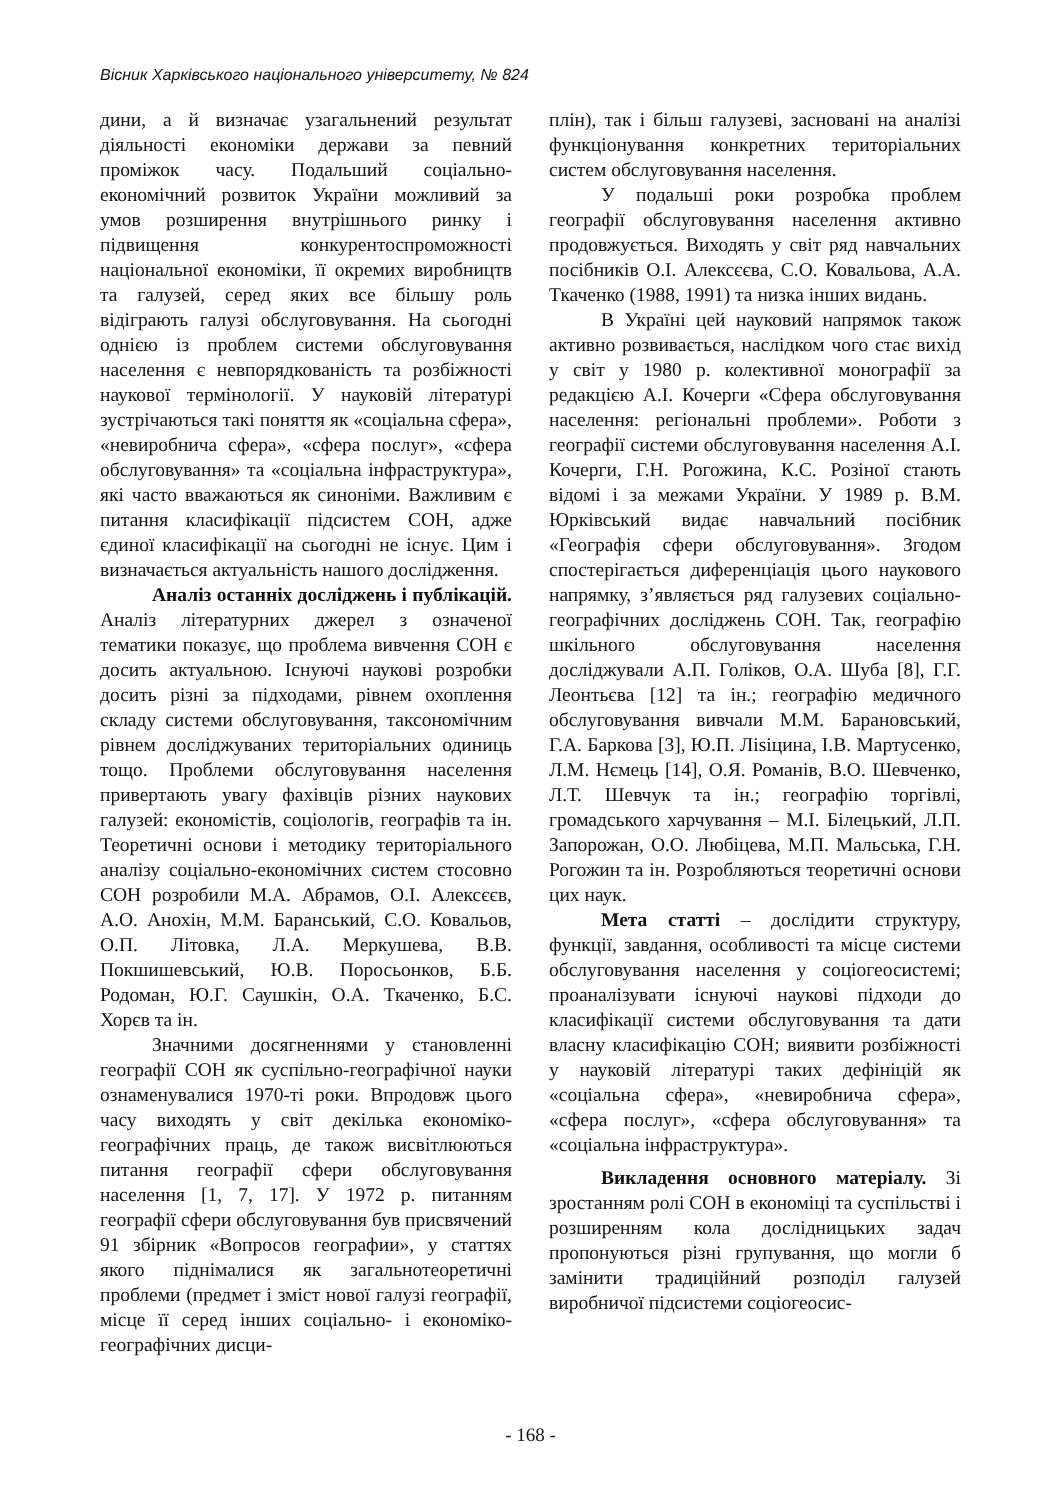Вісник Харківського національного університету, № 824
дини, а й визначає узагальнений результат діяльності економіки держави за певний проміжок часу. Подальший соціально-економічний розвиток України можливий за умов розширення внутрішнього ринку і підвищення конкурентоспроможності національної економіки, її окремих виробництв та галузей, серед яких все більшу роль відіграють галузі обслуговування. На сьогодні однією із проблем системи обслуговування населення є невпорядкованість та розбіжності наукової термінології. У науковій літературі зустрічаються такі поняття як «соціальна сфера», «невиробнича сфера», «сфера послуг», «сфера обслуговування» та «соціальна інфраструктура», які часто вважаються як синоніми. Важливим є питання класифікації підсистем СОН, адже єдиної класифікації на сьогодні не існує. Цим і визначається актуальність нашого дослідження.
Аналіз останніх досліджень і публікацій. Аналіз літературних джерел з означеної тематики показує, що проблема вивчення СОН є досить актуальною. Існуючі наукові розробки досить різні за підходами, рівнем охоплення складу системи обслуговування, таксономічним рівнем досліджуваних територіальних одиниць тощо. Проблеми обслуговування населення привертають увагу фахівців різних наукових галузей: економістів, соціологів, географів та ін. Теоретичні основи і методику територіального аналізу соціально-економічних систем стосовно СОН розробили М.А. Абрамов, О.І. Алексєєв, А.О. Анохін, М.М. Баранський, С.О. Ковальов, О.П. Літовка, Л.А. Меркушева, В.В. Покшишевський, Ю.В. Поросьонков, Б.Б. Родоман, Ю.Г. Саушкін, О.А. Ткаченко, Б.С. Хорєв та ін.
Значними досягненнями у становленні географії СОН як суспільно-географічної науки ознаменувалися 1970-ті роки. Впродовж цього часу виходять у світ декілька економіко-географічних праць, де також висвітлюються питання географії сфери обслуговування населення [1, 7, 17]. У 1972 р. питанням географії сфери обслуговування був присвячений 91 збірник «Вопросов географии», у статтях якого піднімалися як загальнотеоретичні проблеми (предмет і зміст нової галузі географії, місце її серед інших соціально- і економіко-географічних дисци-
плін), так і більш галузеві, засновані на аналізі функціонування конкретних територіальних систем обслуговування населення.
У подальші роки розробка проблем географії обслуговування населення активно продовжується. Виходять у світ ряд навчальних посібників О.І. Алексєєва, С.О. Ковальова, А.А. Ткаченко (1988, 1991) та низка інших видань.
В Україні цей науковий напрямок також активно розвивається, наслідком чого стає вихід у світ у 1980 р. колективної монографії за редакцією А.І. Кочерги «Сфера обслуговування населення: регіональні проблеми». Роботи з географії системи обслуговування населення А.І. Кочерги, Г.Н. Рогожина, К.С. Розіної стають відомі і за межами України. У 1989 р. В.М. Юрківський видає навчальний посібник «Географія сфери обслуговування». Згодом спостерігається диференціація цього наукового напрямку, з’являється ряд галузевих соціально-географічних досліджень СОН. Так, географію шкільного обслуговування населення досліджували А.П. Голіков, О.А. Шуба [8], Г.Г. Леонтьєва [12] та ін.; географію медичного обслуговування вивчали М.М. Барановський, Г.А. Баркова [3], Ю.П. Ліsіцина, І.В. Мартусенко, Л.М. Нємець [14], О.Я. Романів, В.О. Шевченко, Л.Т. Шевчук та ін.; географію торгівлі, громадського харчування – М.І. Білецький, Л.П. Запорожан, О.О. Любіцева, М.П. Мальська, Г.Н. Рогожин та ін. Розробляються теоретичні основи цих наук.
Мета статті – дослідити структуру, функції, завдання, особливості та місце системи обслуговування населення у соціогеосистемі; проаналізувати існуючі наукові підходи до класифікації системи обслуговування та дати власну класифікацію СОН; виявити розбіжності у науковій літературі таких дефініцій як «соціальна сфера», «невиробнича сфера», «сфера послуг», «сфера обслуговування» та «соціальна інфраструктура».
Викладення основного матеріалу. Зі зростанням ролі СОН в економіці та суспільстві і розширенням кола дослідницьких задач пропонуються різні групування, що могли б замінити традиційний розподіл галузей виробничої підсистеми соціогеосис-
- 168 -